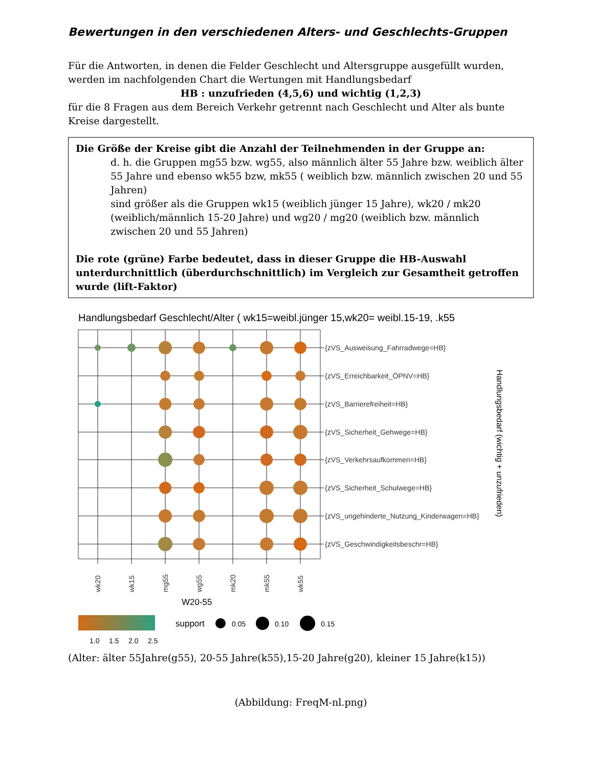Bewertungen in den verschiedenen Alters- und Geschlechts-Gruppen
Für die Antworten, in denen die Felder Geschlecht und Altersgruppe ausgefüllt wurden, werden im nachfolgenden Chart die Wertungen mit Handlungsbedarf
HB : unzufrieden (4,5,6) und wichtig (1,2,3)
für die 8 Fragen aus dem Bereich Verkehr getrennt nach Geschlecht und Alter als bunte Kreise dargestellt.
Die Größe der Kreise gibt die Anzahl der Teilnehmenden in der Gruppe an:
d. h. die Gruppen mg55 bzw. wg55, also männlich älter 55 Jahre bzw. weiblich älter 55 Jahre und ebenso wk55 bzw, mk55 ( weiblich bzw. männlich zwischen 20 und 55 Jahren)
sind größer als die Gruppen wk15 (weiblich jünger 15 Jahre), wk20 / mk20 (weiblich/männlich 15-20 Jahre) und wg20 / mg20 (weiblich bzw. männlich zwischen 20 und 55 Jahren)
Die rote (grüne) Farbe bedeutet, dass in dieser Gruppe die HB-Auswahl unterdurchnittlich (überdurchschnittlich) im Vergleich zur Gesamtheit getroffen wurde (lift-Faktor)
Handlungsbedarf Geschlecht/Alter ( wk15=weibl.jünger 15,wk20= weibl.15-19, .k55
{zVS_Ausweisung_Fahrradwege=HB}
{zVS_Erreichbarkeit_ÖPNV=HB}
{zVS_Barrierefreiheit=HB}
{zVS_Sicherheit_Gehwege=HB}
{zVS_Verkehrsaufkommen=HB}
{zVS_Sicherheit_Schulwege=HB}
{zVS_ungehinderte_Nutzung_Kinderwagen=HB}
{zVS_Geschwindigkeitsbeschr=HB}
Handlungsbedarf (wichtig + unzufrieden)
wk20
wk15
mg55
wg55
mk20
mk55
wk55
W20-55
1.0
1.5
2.0
2.5
support
0.05
0.10
0.15
(Alter: älter 55Jahre(g55), 20-55 Jahre(k55),15-20 Jahre(g20), kleiner 15 Jahre(k15))
(Abbildung: FreqM-nl.png)